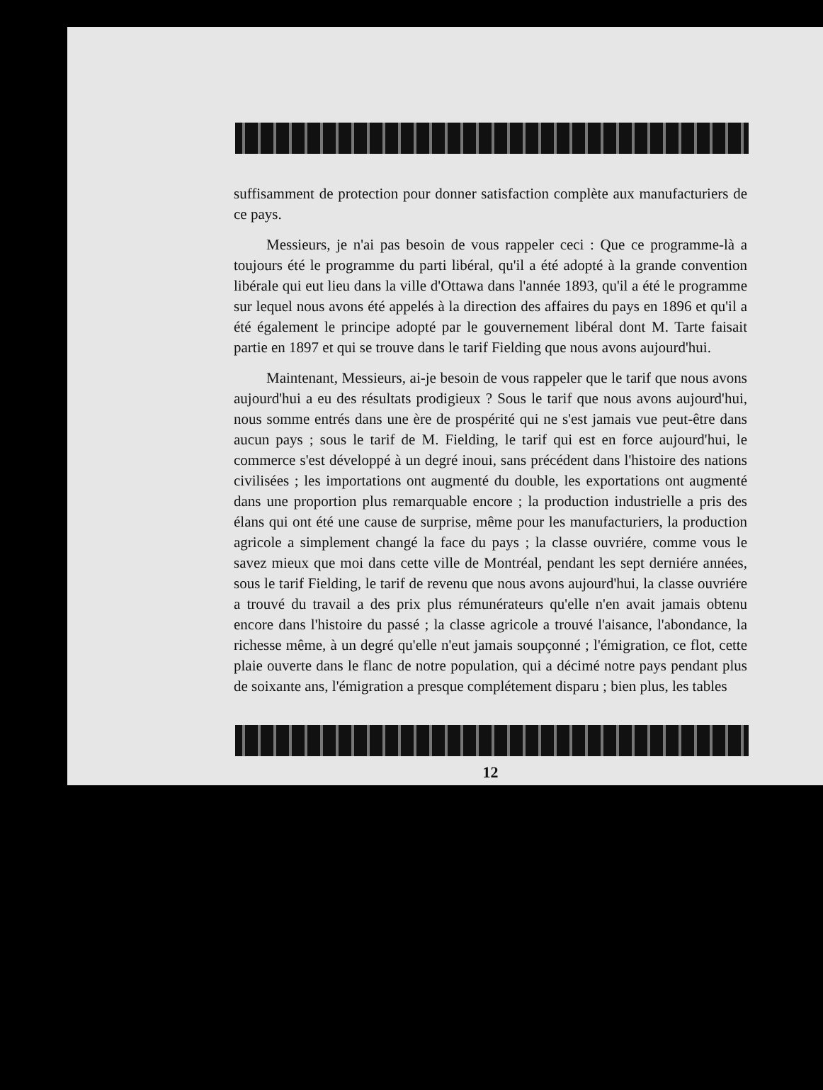suffisamment de protection pour donner satisfaction complète aux manufacturiers de ce pays.
Messieurs, je n'ai pas besoin de vous rappeler ceci : Que ce programme-là a toujours été le programme du parti libéral, qu'il a été adopté à la grande convention libérale qui eut lieu dans la ville d'Ottawa dans l'année 1893, qu'il a été le programme sur lequel nous avons été appelés à la direction des affaires du pays en 1896 et qu'il a été également le principe adopté par le gouvernement libéral dont M. Tarte faisait partie en 1897 et qui se trouve dans le tarif Fielding que nous avons aujourd'hui.
Maintenant, Messieurs, ai-je besoin de vous rappeler que le tarif que nous avons aujourd'hui a eu des résultats prodigieux ? Sous le tarif que nous avons aujourd'hui, nous somme entrés dans une ère de prospérité qui ne s'est jamais vue peut-être dans aucun pays ; sous le tarif de M. Fielding, le tarif qui est en force aujourd'hui, le commerce s'est développé à un degré inoui, sans précédent dans l'histoire des nations civilisées ; les importations ont augmenté du double, les exportations ont augmenté dans une proportion plus remarquable encore ; la production industrielle a pris des élans qui ont été une cause de surprise, même pour les manufacturiers, la production agricole a simplement changé la face du pays ; la classe ouvriére, comme vous le savez mieux que moi dans cette ville de Montréal, pendant les sept derniére années, sous le tarif Fielding, le tarif de revenu que nous avons aujourd'hui, la classe ouvriére a trouvé du travail a des prix plus rémunérateurs qu'elle n'en avait jamais obtenu encore dans l'histoire du passé ; la classe agricole a trouvé l'aisance, l'abondance, la richesse même, à un degré qu'elle n'eut jamais soupçonné ; l'émigration, ce flot, cette plaie ouverte dans le flanc de notre population, qui a décimé notre pays pendant plus de soixante ans, l'émigration a presque complétement disparu ; bien plus, les tables
12